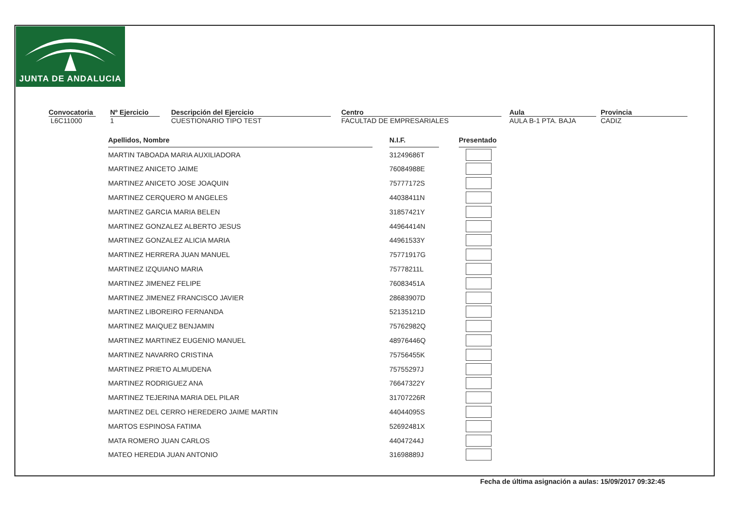JUNTA DE ANDALUCIA
Convocatoria
L6C11000
Nº Ejercicio
1
Descripción del Ejercicio
CUESTIONARIO TIPO TEST
Centro
FACULTAD DE EMPRESARIALES
Aula
AULA B-1 PTA. BAJA
Provincia
CADIZ
| Apellidos, Nombre | | N.I.F. | | Presentado |
| MARTIN TABOADA MARIA AUXILIADORA | | 31249686T | | |
| MARTINEZ ANICETO JAIME | | 76084988E | | |
| MARTINEZ ANICETO JOSE JOAQUIN | | 75777172S | | |
| MARTINEZ CERQUERO M ANGELES | | 44038411N | | |
| MARTINEZ GARCIA MARIA BELEN | | 31857421Y | | |
| MARTINEZ GONZALEZ ALBERTO JESUS | | 44964414N | | |
| MARTINEZ GONZALEZ ALICIA MARIA | | 44961533Y | | |
| MARTINEZ HERRERA JUAN MANUEL | | 75771917G | | |
| MARTINEZ IZQUIANO MARIA | | 75778211L | | |
| MARTINEZ JIMENEZ FELIPE | | 76083451A | | |
| MARTINEZ JIMENEZ FRANCISCO JAVIER | | 28683907D | | |
| MARTINEZ LIBOREIRO FERNANDA | | 52135121D | | |
| MARTINEZ MAIQUEZ BENJAMIN | | 75762982Q | | |
| MARTINEZ MARTINEZ EUGENIO MANUEL | | 48976446Q | | |
| MARTINEZ NAVARRO CRISTINA | | 75756455K | | |
| MARTINEZ PRIETO ALMUDENA | | 75755297J | | |
| MARTINEZ RODRIGUEZ ANA | | 76647322Y | | |
| MARTINEZ TEJERINA MARIA DEL PILAR | | 31707226R | | |
| MARTINEZ DEL CERRO HEREDERO JAIME MARTIN | | 44044095S | | |
| MARTOS ESPINOSA FATIMA | | 52692481X | | |
| MATA ROMERO JUAN CARLOS | | 44047244J | | |
| MATEO HEREDIA JUAN ANTONIO | | 31698889J | | |
Fecha de última asignación a aulas: 15/09/2017 09:32:45